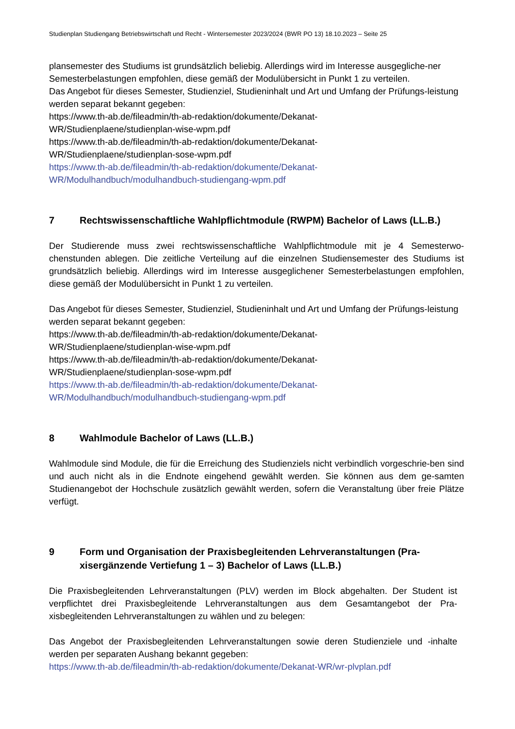Studienplan Studiengang Betriebswirtschaft und Recht - Wintersemester 2023/2024 (BWR PO 13) 18.10.2023 – Seite 25
plansemester des Studiums ist grundsätzlich beliebig. Allerdings wird im Interesse ausgegliche-ner Semesterbelastungen empfohlen, diese gemäß der Modulübersicht in Punkt 1 zu verteilen.
Das Angebot für dieses Semester, Studienziel, Studieninhalt und Art und Umfang der Prüfungs-leistung werden separat bekannt gegeben:
https://www.th-ab.de/fileadmin/th-ab-redaktion/dokumente/Dekanat-
WR/Studienplaene/studienplan-wise-wpm.pdf
https://www.th-ab.de/fileadmin/th-ab-redaktion/dokumente/Dekanat-
WR/Studienplaene/studienplan-sose-wpm.pdf
https://www.th-ab.de/fileadmin/th-ab-redaktion/dokumente/Dekanat-
WR/Modulhandbuch/modulhandbuch-studiengang-wpm.pdf
7 Rechtswissenschaftliche Wahlpflichtmodule (RWPM) Bachelor of Laws (LL.B.)
Der Studierende muss zwei rechtswissenschaftliche Wahlpflichtmodule mit je 4 Semesterwo-chenstunden ablegen. Die zeitliche Verteilung auf die einzelnen Studiensemester des Studiums ist grundsätzlich beliebig. Allerdings wird im Interesse ausgeglichener Semesterbelastungen empfohlen, diese gemäß der Modulübersicht in Punkt 1 zu verteilen.
Das Angebot für dieses Semester, Studienziel, Studieninhalt und Art und Umfang der Prüfungs-leistung werden separat bekannt gegeben:
https://www.th-ab.de/fileadmin/th-ab-redaktion/dokumente/Dekanat-
WR/Studienplaene/studienplan-wise-wpm.pdf
https://www.th-ab.de/fileadmin/th-ab-redaktion/dokumente/Dekanat-
WR/Studienplaene/studienplan-sose-wpm.pdf
https://www.th-ab.de/fileadmin/th-ab-redaktion/dokumente/Dekanat-
WR/Modulhandbuch/modulhandbuch-studiengang-wpm.pdf
8 Wahlmodule Bachelor of Laws (LL.B.)
Wahlmodule sind Module, die für die Erreichung des Studienziels nicht verbindlich vorgeschrie-ben sind und auch nicht als in die Endnote eingehend gewählt werden. Sie können aus dem ge-samten Studienangebot der Hochschule zusätzlich gewählt werden, sofern die Veranstaltung über freie Plätze verfügt.
9 Form und Organisation der Praxisbegleitenden Lehrveranstaltungen (Pra-xisergänzende Vertiefung 1 – 3) Bachelor of Laws (LL.B.)
Die Praxisbegleitenden Lehrveranstaltungen (PLV) werden im Block abgehalten. Der Student ist verpflichtet drei Praxisbegleitende Lehrveranstaltungen aus dem Gesamtangebot der Pra-xisbegleitenden Lehrveranstaltungen zu wählen und zu belegen:
Das Angebot der Praxisbegleitenden Lehrveranstaltungen sowie deren Studienziele und -inhalte werden per separaten Aushang bekannt gegeben:
https://www.th-ab.de/fileadmin/th-ab-redaktion/dokumente/Dekanat-WR/wr-plvplan.pdf